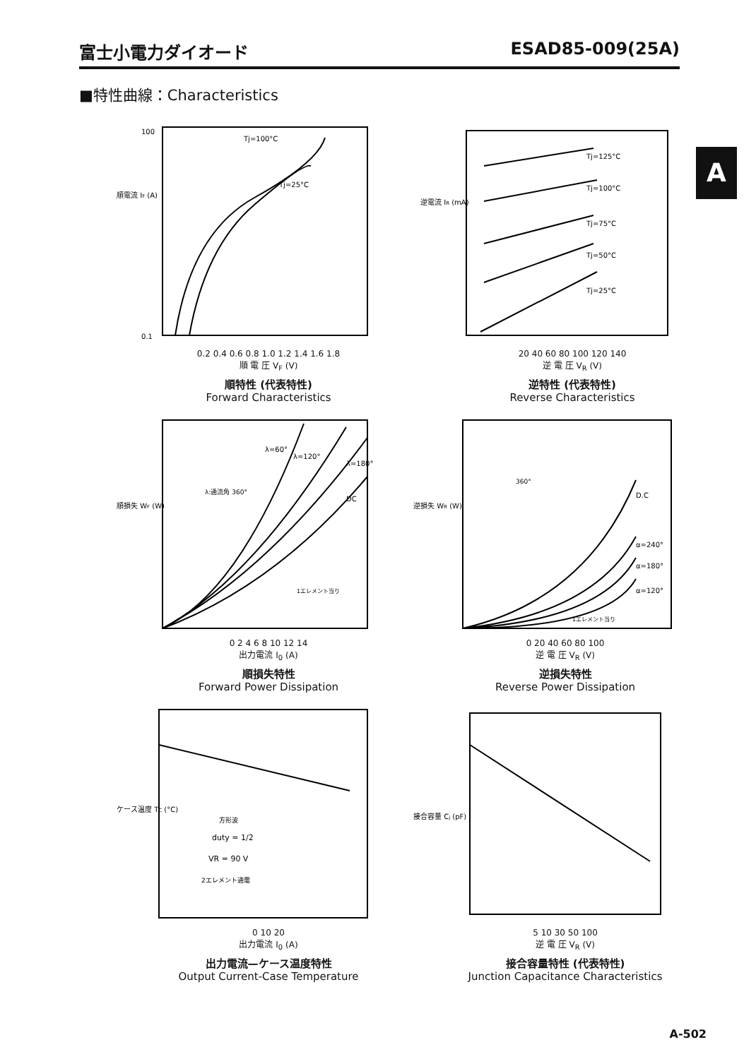富士小電力ダイオード ESAD85-009(25A)
■特性曲線：Characteristics
A
Tj=100°C
Tj=25°C
順電流 IF (A)
100
0.1
0.2 0.4 0.6 0.8 1.0 1.2 1.4 1.6 1.8
順 電 圧 V<sub>F</sub> (V)
順特性 (代表特性)
Forward Characteristics
Tj=125°C
Tj=100°C
Tj=75°C
Tj=50°C
Tj=25°C
逆電流 IR (mA)
20 40 60 80 100 120 140
逆 電 圧 V<sub>R</sub> (V)
逆特性 (代表特性)
Reverse Characteristics
λ=60°
λ=120°
λ=180°
DC
λ:通流角 360°
1エレメント当り
順損失 WF (W)
0 2 4 6 8 10 12 14
出力電流 I<sub>0</sub> (A)
順損失特性
Forward Power Dissipation
D.C
α=240°
α=180°
α=120°
1エレメント当り
360°
逆損失 WR (W)
0 20 40 60 80 100
逆 電 圧 V<sub>R</sub> (V)
逆損失特性
Reverse Power Dissipation
方形波
duty = 1/2
VR = 90 V
2エレメント通電
ケース温度 TC (°C)
0 10 20
出力電流 I<sub>0</sub> (A)
出力電流—ケース温度特性
Output Current-Case Temperature
接合容量 Cj (pF)
5 10 30 50 100
逆 電 圧 V<sub>R</sub> (V)
接合容量特性 (代表特性)
Junction Capacitance Characteristics
A-502